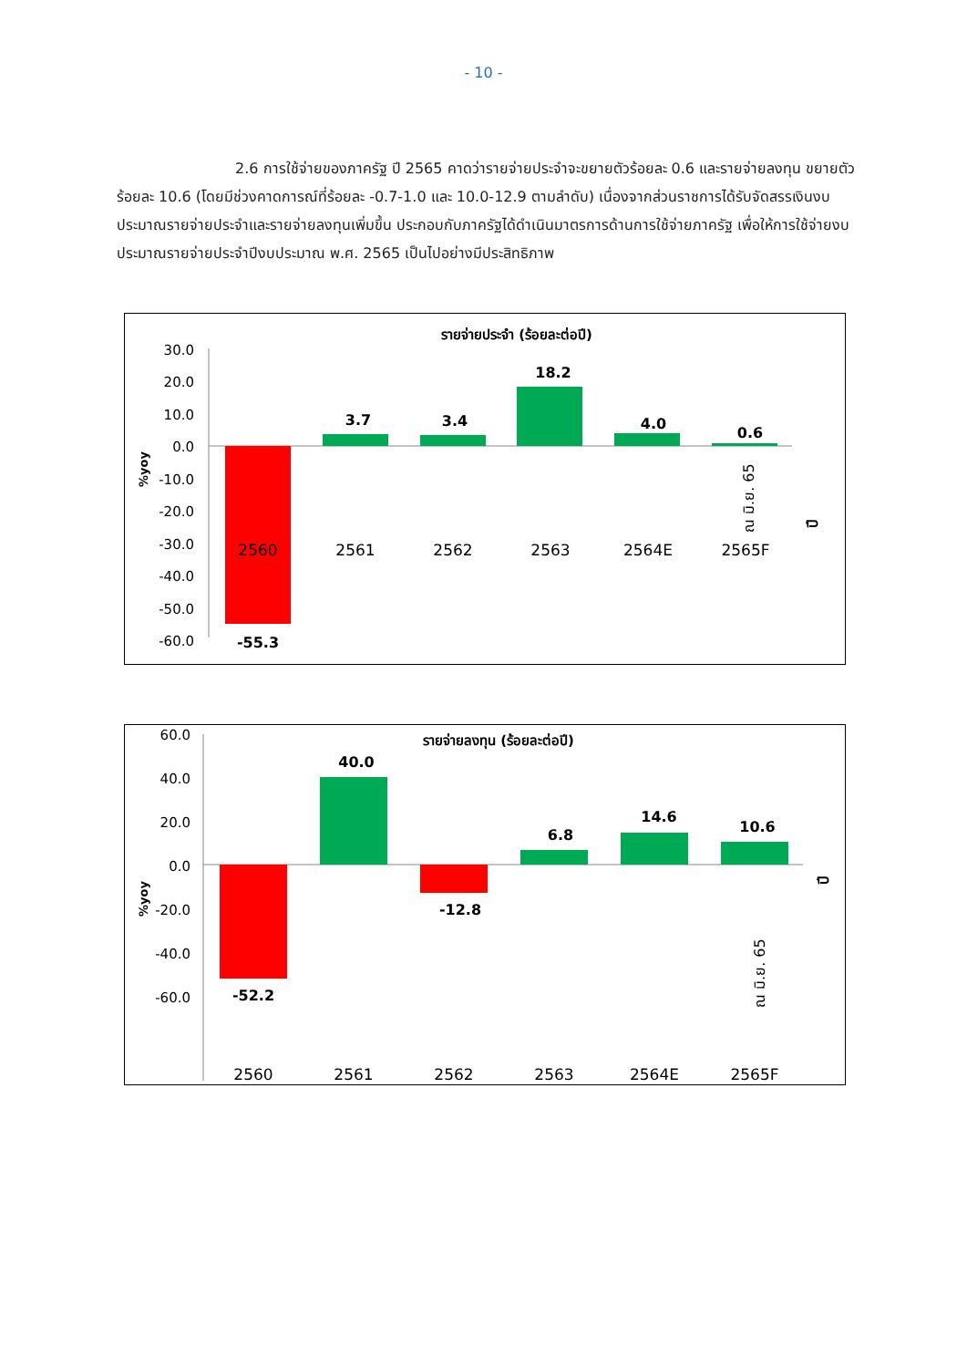- 10 -
2.6 การใช้จ่ายของภาครัฐ ปี 2565 คาดว่ารายจ่ายประจำจะขยายตัวร้อยละ 0.6 และรายจ่ายลงทุน ขยายตัวร้อยละ 10.6 (โดยมีช่วงคาดการณ์ที่ร้อยละ -0.7-1.0 และ 10.0-12.9 ตามลำดับ) เนื่องจากส่วนราชการได้รับจัดสรรเงินงบประมาณรายจ่ายประจำและรายจ่ายลงทุนเพิ่มขึ้น ประกอบกับภาครัฐได้ดำเนินมาตรการด้านการใช้จ่ายภาครัฐ เพื่อให้การใช้จ่ายงบประมาณรายจ่ายประจำปีงบประมาณ พ.ศ. 2565 เป็นไปอย่างมีประสิทธิภาพ
รายจ่ายประจำ (ร้อยละต่อปี)
30.0
20.0
10.0
0.0
-10.0
-20.0
-30.0
-40.0
-50.0
-60.0
%yoy
-55.3
3.7
3.4
18.2
4.0
0.6
2560
2561
2562
2563
2564E
2565F
ณ มิ.ย. 65
ปี
รายจ่ายลงทุน (ร้อยละต่อปี)
60.0
40.0
20.0
0.0
-20.0
-40.0
-60.0
%yoy
-52.2
40.0
-12.8
6.8
14.6
10.6
2560
2561
2562
2563
2564E
2565F
ณ มิ.ย. 65
ปี